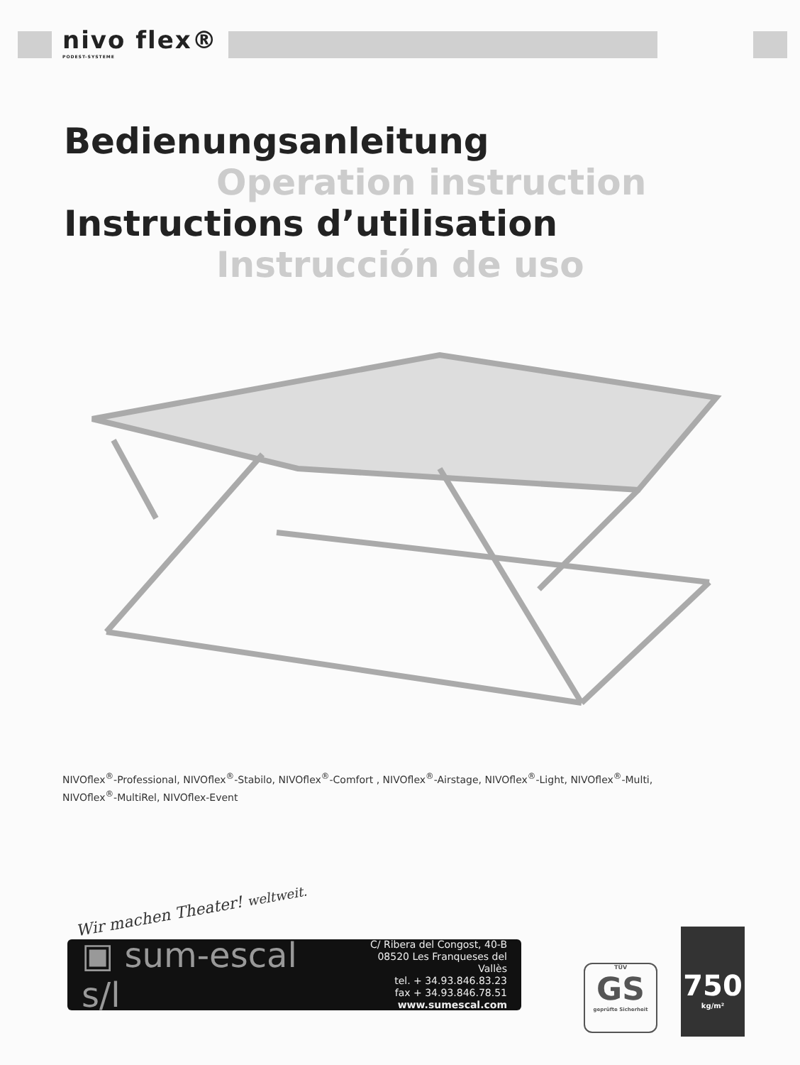nivo flex®
PODEST-SYSTEME
Bedienungsanleitung
Operation instruction
Instructions d’utilisation
Instrucción de uso
NIVOflex<sup>®</sup>-Professional, NIVOflex<sup>®</sup>-Stabilo, NIVOflex<sup>®</sup>-Comfort , NIVOflex<sup>®</sup>-Airstage, NIVOflex<sup>®</sup>-Light, NIVOflex<sup>®</sup>-Multi, NIVOflex<sup>®</sup>-MultiRel, NIVOflex-Event
Wir machen Theater! weltweit.
▣ sum-escal s/l
C/ Ribera del Congost, 40-B
08520 Les Franqueses del Vallès
tel. + 34.93.846.83.23
fax + 34.93.846.78.51
www.sumescal.com
TÜV
GS
geprüfte Sicherheit
750
kg/m²